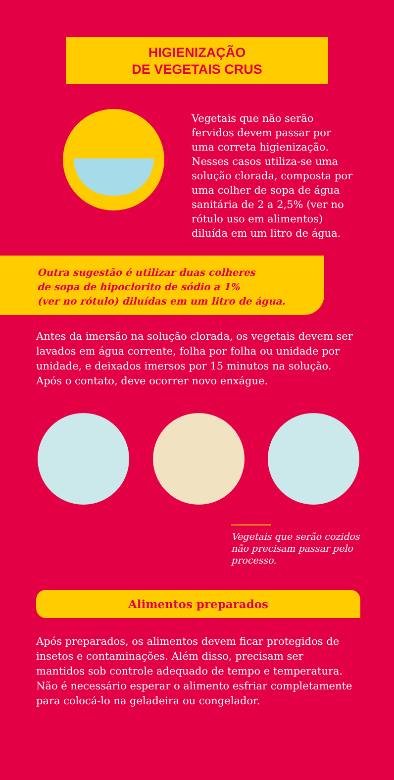HIGIENIZAÇÃO
DE VEGETAIS CRUS
Vegetais que não serão fervidos devem passar por uma correta higienização. Nesses casos utiliza-se uma solução clorada, composta por uma colher de sopa de água sanitária de 2 a 2,5% (ver no rótulo uso em alimentos) diluída em um litro de água.
Outra sugestão é utilizar duas colheres
de sopa de hipoclorito de sódio a 1%
(ver no rótulo) diluídas em um litro de água.
Antes da imersão na solução clorada, os vegetais devem ser lavados em água corrente, folha por folha ou unidade por unidade, e deixados imersos por 15 minutos na solução. Após o contato, deve ocorrer novo enxágue.
Vegetais que serão cozidos não precisam passar pelo processo.
Alimentos preparados
Após preparados, os alimentos devem ficar protegidos de insetos e contaminações. Além disso, precisam ser mantidos sob controle adequado de tempo e temperatura. Não é necessário esperar o alimento esfriar completamente para colocá-lo na geladeira ou congelador.